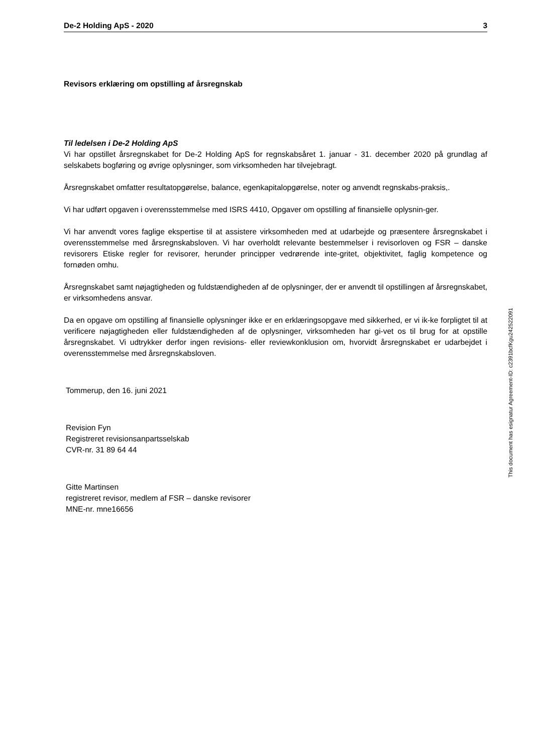De-2 Holding ApS - 2020 3
Revisors erklæring om opstilling af årsregnskab
Til ledelsen i De-2 Holding ApS
Vi har opstillet årsregnskabet for De-2 Holding ApS for regnskabsåret 1. januar - 31. december 2020 på grundlag af selskabets bogføring og øvrige oplysninger, som virksomheden har tilvejebragt.
Årsregnskabet omfatter resultatopgørelse, balance, egenkapitalopgørelse, noter og anvendt regnskabs-praksis,.
Vi har udført opgaven i overensstemmelse med ISRS 4410, Opgaver om opstilling af finansielle oplysnin-ger.
Vi har anvendt vores faglige ekspertise til at assistere virksomheden med at udarbejde og præsentere årsregnskabet i overensstemmelse med årsregnskabsloven. Vi har overholdt relevante bestemmelser i revisorloven og FSR – danske revisorers Etiske regler for revisorer, herunder principper vedrørende inte-gritet, objektivitet, faglig kompetence og fornøden omhu.
Årsregnskabet samt nøjagtigheden og fuldstændigheden af de oplysninger, der er anvendt til opstillingen af årsregnskabet, er virksomhedens ansvar.
Da en opgave om opstilling af finansielle oplysninger ikke er en erklæringsopgave med sikkerhed, er vi ik-ke forpligtet til at verificere nøjagtigheden eller fuldstændigheden af de oplysninger, virksomheden har gi-vet os til brug for at opstille årsregnskabet. Vi udtrykker derfor ingen revisions- eller reviewkonklusion om, hvorvidt årsregnskabet er udarbejdet i overensstemmelse med årsregnskabsloven.
Tommerup, den 16. juni 2021
Revision Fyn
Registreret revisionsanpartsselskab
CVR-nr. 31 89 64 44
Gitte Martinsen
registreret revisor, medlem af FSR – danske revisorer
MNE-nr. mne16656
This document has esignatur Agreement-ID: c2391bcfKgu242522091